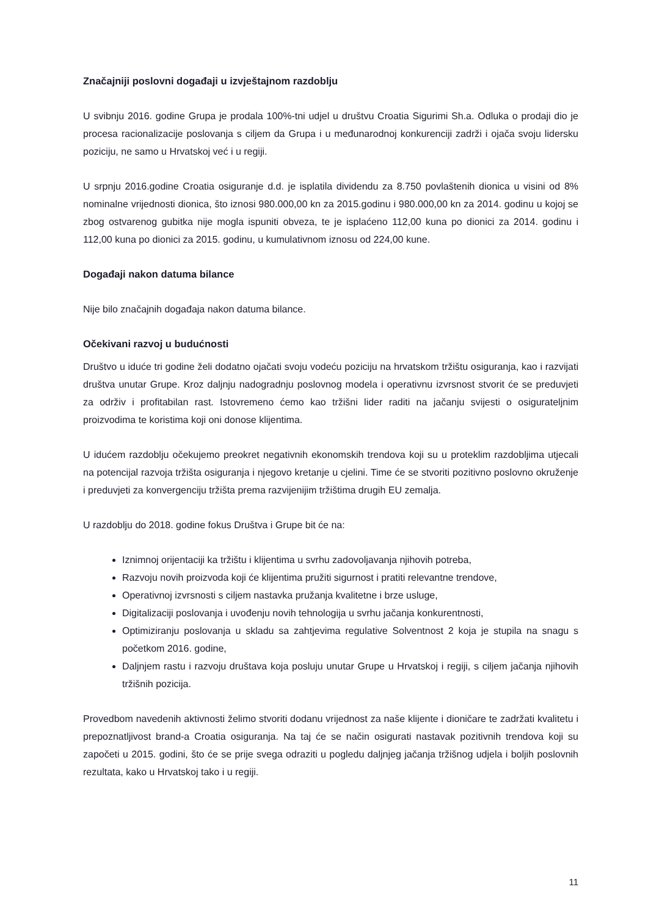Značajniji poslovni događaji u izvještajnom razdoblju
U svibnju 2016. godine Grupa je prodala 100%-tni udjel u društvu Croatia Sigurimi Sh.a. Odluka o prodaji dio je procesa racionalizacije poslovanja s ciljem da Grupa i u međunarodnoj konkurenciji zadrži i ojača svoju lidersku poziciju, ne samo u Hrvatskoj već i u regiji.
U srpnju 2016.godine Croatia osiguranje d.d. je isplatila dividendu za 8.750 povlaštenih dionica u visini od 8% nominalne vrijednosti dionica, što iznosi 980.000,00 kn za 2015.godinu i 980.000,00 kn za 2014. godinu u kojoj se zbog ostvarenog gubitka nije mogla ispuniti obveza, te je isplaćeno 112,00 kuna po dionici za 2014. godinu i 112,00 kuna po dionici za 2015. godinu, u kumulativnom iznosu od 224,00 kune.
Događaji nakon datuma bilance
Nije bilo značajnih događaja nakon datuma bilance.
Očekivani razvoj u budućnosti
Društvo u iduće tri godine želi dodatno ojačati svoju vodeću poziciju na hrvatskom tržištu osiguranja, kao i razvijati društva unutar Grupe. Kroz daljnju nadogradnju poslovnog modela i operativnu izvrsnost stvorit će se preduvjeti za održiv i profitabilan rast. Istovremeno ćemo kao tržišni lider raditi na jačanju svijesti o osigurateljnim proizvodima te koristima koji oni donose klijentima.
U idućem razdoblju očekujemo preokret negativnih ekonomskih trendova koji su u proteklim razdobljima utjecali na potencijal razvoja tržišta osiguranja i njegovo kretanje u cjelini. Time će se stvoriti pozitivno poslovno okruženje i preduvjeti za konvergenciju tržišta prema razvijenijim tržištima drugih EU zemalja.
U razdoblju do 2018. godine fokus Društva i Grupe bit će na:
Iznimnoj orijentaciji ka tržištu i klijentima u svrhu zadovoljavanja njihovih potreba,
Razvoju novih proizvoda koji će klijentima pružiti sigurnost i pratiti relevantne trendove,
Operativnoj izvrsnosti s ciljem nastavka pružanja kvalitetne i brze usluge,
Digitalizaciji poslovanja i uvođenju novih tehnologija u svrhu jačanja konkurentnosti,
Optimiziranju poslovanja u skladu sa zahtjevima regulative Solventnost 2 koja je stupila na snagu s početkom 2016. godine,
Daljnjem rastu i razvoju društava koja posluju unutar Grupe u Hrvatskoj i regiji, s ciljem jačanja njihovih tržišnih pozicija.
Provedbom navedenih aktivnosti želimo stvoriti dodanu vrijednost za naše klijente i dioničare te zadržati kvalitetu i prepoznatljivost brand-a Croatia osiguranja. Na taj će se način osigurati nastavak pozitivnih trendova koji su započeti u 2015. godini, što će se prije svega odraziti u pogledu daljnjeg jačanja tržišnog udjela i boljih poslovnih rezultata, kako u Hrvatskoj tako i u regiji.
11